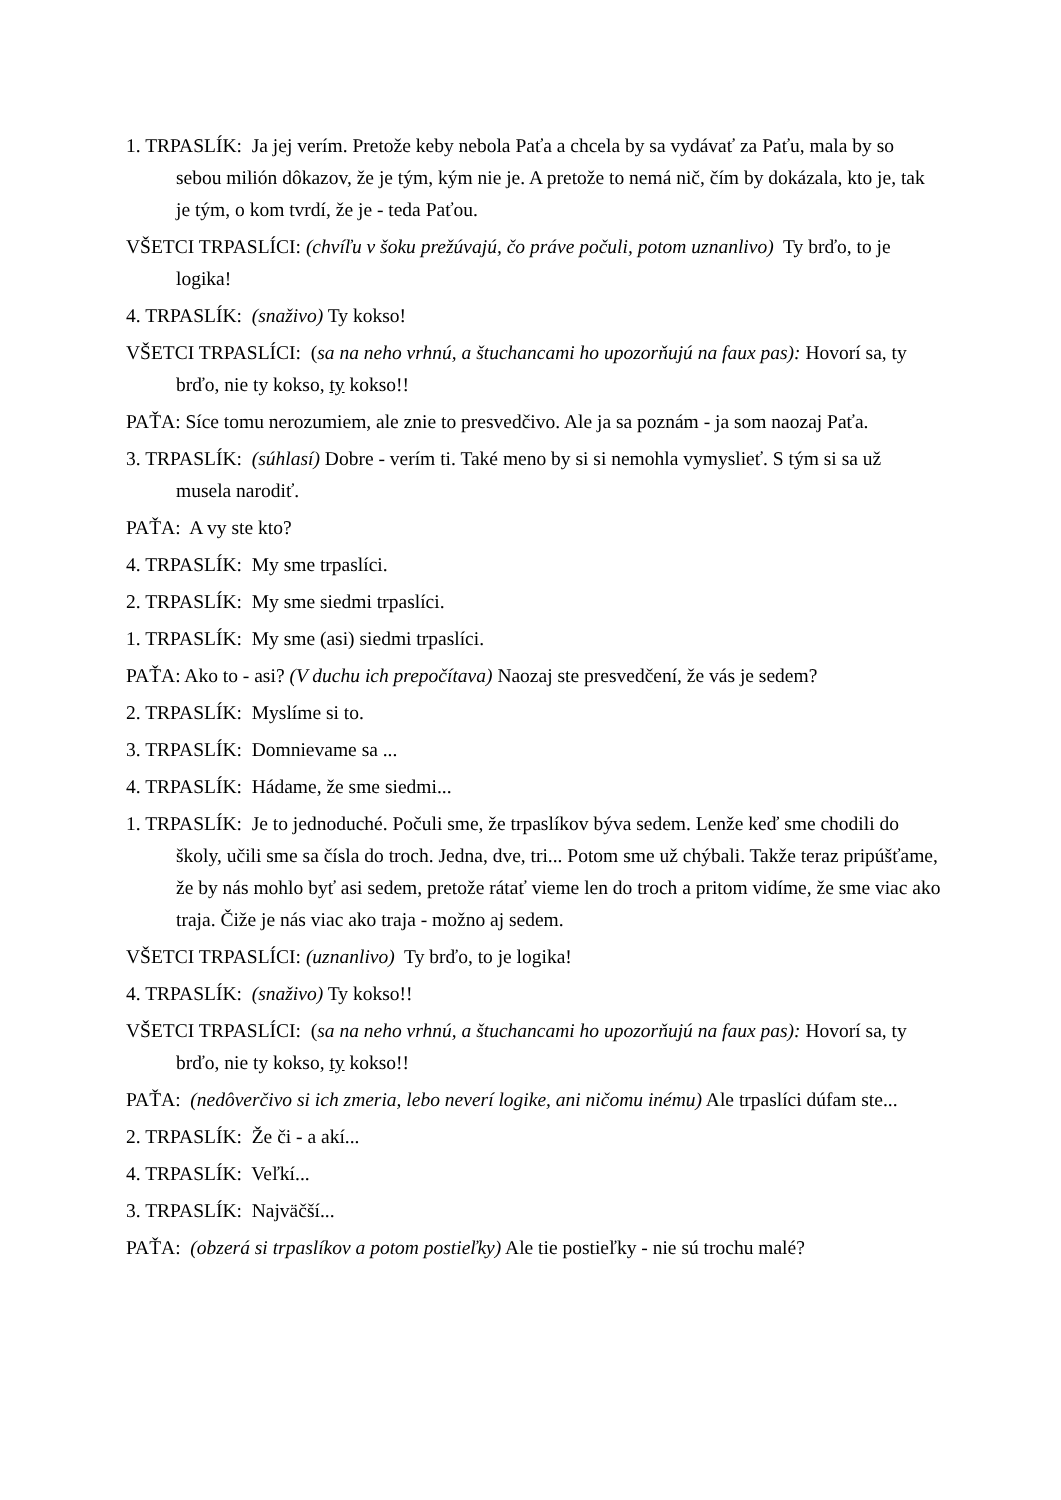1. TRPASLÍK: Ja jej verím. Pretože keby nebola Paťa a chcela by sa vydávať za Paťu, mala by so sebou milión dôkazov, že je tým, kým nie je. A pretože to nemá nič, čím by dokázala, kto je, tak je tým, o kom tvrdí, že je - teda Paťou.
VŠETCI TRPASLÍCI: (chvíľu v šoku prežúvajú, čo práve počuli, potom uznanlivo) Ty brďo, to je logika!
4. TRPASLÍK: (snaživo) Ty kokso!
VŠETCI TRPASLÍCI: (sa na neho vrhnú, a štuchancami ho upozorňujú na faux pas): Hovorí sa, ty brďo, nie ty kokso, ty kokso!!
PAŤA: Síce tomu nerozumiem, ale znie to presvedčivo. Ale ja sa poznám - ja som naozaj Paťa.
3. TRPASLÍK: (súhlasí) Dobre - verím ti. Také meno by si si nemohla vymyslieť. S tým si sa už musela narodiť.
PAŤA: A vy ste kto?
4. TRPASLÍK: My sme trpaslíci.
2. TRPASLÍK: My sme siedmi trpaslíci.
1. TRPASLÍK: My sme (asi) siedmi trpaslíci.
PAŤA: Ako to - asi? (V duchu ich prepočítava) Naozaj ste presvedčení, že vás je sedem?
2. TRPASLÍK: Myslíme si to.
3. TRPASLÍK: Domnievame sa ...
4. TRPASLÍK: Hádame, že sme siedmi...
1. TRPASLÍK: Je to jednoduché. Počuli sme, že trpaslíkov býva sedem. Lenže keď sme chodili do školy, učili sme sa čísla do troch. Jedna, dve, tri... Potom sme už chýbali. Takže teraz pripúšťame, že by nás mohlo byť asi sedem, pretože rátať vieme len do troch a pritom vidíme, že sme viac ako traja. Čiže je nás viac ako traja - možno aj sedem.
VŠETCI TRPASLÍCI: (uznanlivo) Ty brďo, to je logika!
4. TRPASLÍK: (snaživo) Ty kokso!!
VŠETCI TRPASLÍCI: (sa na neho vrhnú, a štuchancami ho upozorňujú na faux pas): Hovorí sa, ty brďo, nie ty kokso, ty kokso!!
PAŤA: (nedôverčivo si ich zmeria, lebo neverí logike, ani ničomu inému) Ale trpaslíci dúfam ste...
2. TRPASLÍK: Že či - a akí...
4. TRPASLÍK: Veľkí...
3. TRPASLÍK: Najväčší...
PAŤA: (obzerá si trpaslíkov a potom postieľky) Ale tie postieľky - nie sú trochu malé?